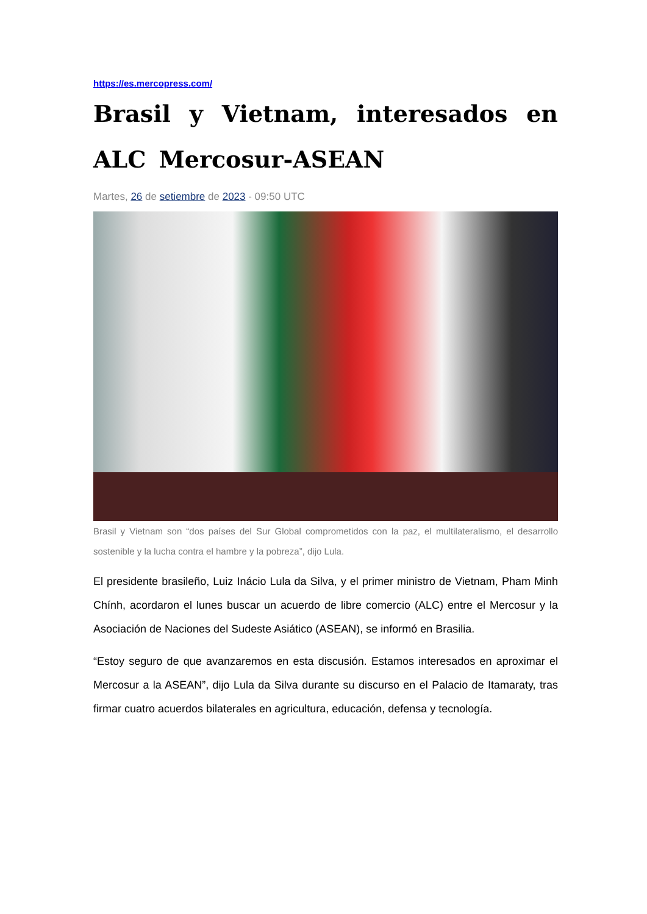https://es.mercopress.com/
Brasil y Vietnam, interesados en ALC Mercosur-ASEAN
Martes, 26 de setiembre de 2023 - 09:50 UTC
Brasil y Vietnam son “dos países del Sur Global comprometidos con la paz, el multilateralismo, el desarrollo sostenible y la lucha contra el hambre y la pobreza”, dijo Lula.
El presidente brasileño, Luiz Inácio Lula da Silva, y el primer ministro de Vietnam, Pham Minh Chính, acordaron el lunes buscar un acuerdo de libre comercio (ALC) entre el Mercosur y la Asociación de Naciones del Sudeste Asiático (ASEAN), se informó en Brasilia.
“Estoy seguro de que avanzaremos en esta discusión. Estamos interesados en aproximar el Mercosur a la ASEAN”, dijo Lula da Silva durante su discurso en el Palacio de Itamaraty, tras firmar cuatro acuerdos bilaterales en agricultura, educación, defensa y tecnología.